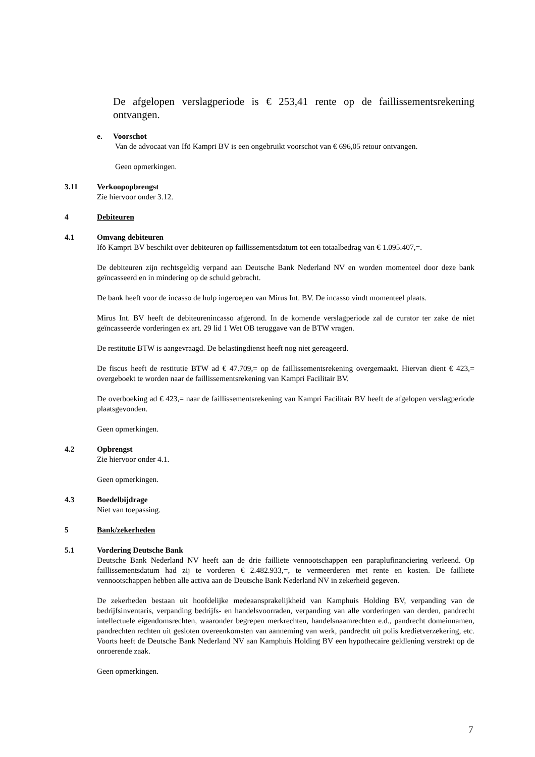De afgelopen verslagperiode is € 253,41 rente op de faillissementsrekening ontvangen.
e. Voorschot
Van de advocaat van Ifö Kampri BV is een ongebruikt voorschot van € 696,05 retour ontvangen.
Geen opmerkingen.
3.11 Verkoopopbrengst
Zie hiervoor onder 3.12.
4 Debiteuren
4.1 Omvang debiteuren
Ifö Kampri BV beschikt over debiteuren op faillissementsdatum tot een totaalbedrag van € 1.095.407,=.
De debiteuren zijn rechtsgeldig verpand aan Deutsche Bank Nederland NV en worden momenteel door deze bank geïncasseerd en in mindering op de schuld gebracht.
De bank heeft voor de incasso de hulp ingeroepen van Mirus Int. BV. De incasso vindt momenteel plaats.
Mirus Int. BV heeft de debiteurenincasso afgerond. In de komende verslagperiode zal de curator ter zake de niet geïncasseerde vorderingen ex art. 29 lid 1 Wet OB teruggave van de BTW vragen.
De restitutie BTW is aangevraagd. De belastingdienst heeft nog niet gereageerd.
De fiscus heeft de restitutie BTW ad € 47.709,= op de faillissementsrekening overgemaakt. Hiervan dient € 423,= overgeboekt te worden naar de faillissementsrekening van Kampri Facilitair BV.
De overboeking ad € 423,= naar de faillissementsrekening van Kampri Facilitair BV heeft de afgelopen verslagperiode plaatsgevonden.
Geen opmerkingen.
4.2 Opbrengst
Zie hiervoor onder 4.1.
Geen opmerkingen.
4.3 Boedelbijdrage
Niet van toepassing.
5 Bank/zekerheden
5.1 Vordering Deutsche Bank
Deutsche Bank Nederland NV heeft aan de drie failliete vennootschappen een paraplufinanciering verleend. Op faillissementsdatum had zij te vorderen € 2.482.933,=, te vermeerderen met rente en kosten. De failliete vennootschappen hebben alle activa aan de Deutsche Bank Nederland NV in zekerheid gegeven.
De zekerheden bestaan uit hoofdelijke medeaansprakelijkheid van Kamphuis Holding BV, verpanding van de bedrijfsinventaris, verpanding bedrijfs- en handelsvoorraden, verpanding van alle vorderingen van derden, pandrecht intellectuele eigendomsrechten, waaronder begrepen merkrechten, handelsnaamrechten e.d., pandrecht domeinnamen, pandrechten rechten uit gesloten overeenkomsten van aanneming van werk, pandrecht uit polis kredietverzekering, etc. Voorts heeft de Deutsche Bank Nederland NV aan Kamphuis Holding BV een hypothecaire geldlening verstrekt op de onroerende zaak.
Geen opmerkingen.
7